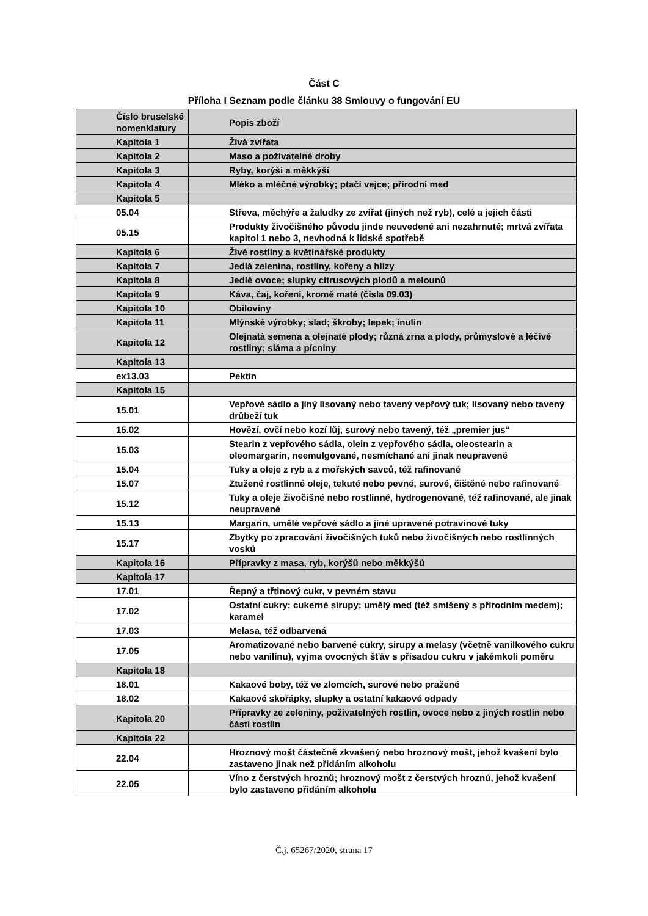Část C
Příloha I Seznam podle článku 38 Smlouvy o fungování EU
| Číslo bruselské nomenklatury | Popis zboží |
| --- | --- |
| Kapitola 1 | Živá zvířata |
| Kapitola 2 | Maso a poživatelné droby |
| Kapitola 3 | Ryby, korýši a měkkýši |
| Kapitola 4 | Mléko a mléčné výrobky; ptačí vejce; přírodní med |
| Kapitola 5 | |
| 05.04 | Střeva, měchýře a žaludky ze zvířat (jiných než ryb), celé a jejich části |
| 05.15 | Produkty živočišného původu jinde neuvedené ani nezahrnuté; mrtvá zvířata kapitol 1 nebo 3, nevhodná k lidské spotřebě |
| Kapitola 6 | Živé rostliny a květinářské produkty |
| Kapitola 7 | Jedlá zelenina, rostliny, kořeny a hlízy |
| Kapitola 8 | Jedlé ovoce; slupky citrusových plodů a melounů |
| Kapitola 9 | Káva, čaj, koření, kromě maté (čísla 09.03) |
| Kapitola 10 | Obiloviny |
| Kapitola 11 | Mlýnské výrobky; slad; škroby; lepek; inulin |
| Kapitola 12 | Olejnatá semena a olejnaté plody; různá zrna a plody, průmyslové a léčivé rostliny; sláma a pícniny |
| Kapitola 13 | |
| ex13.03 | Pektin |
| Kapitola 15 | |
| 15.01 | Vepřové sádlo a jiný lisovaný nebo tavený vepřový tuk; lisovaný nebo tavený drůbeží tuk |
| 15.02 | Hovězí, ovčí nebo kozí lůj, surový nebo tavený, též „premier jus“ |
| 15.03 | Stearin z vepřového sádla, olein z vepřového sádla, oleostearin a oleomargarin, neemulgované, nesmíchané ani jinak neupravené |
| 15.04 | Tuky a oleje z ryb a z mořských savců, též rafinované |
| 15.07 | Ztužené rostlinné oleje, tekuté nebo pevné, surové, čištěné nebo rafinované |
| 15.12 | Tuky a oleje živočišné nebo rostlinné, hydrogenované, též rafinované, ale jinak neupravené |
| 15.13 | Margarin, umělé vepřové sádlo a jiné upravené potravinové tuky |
| 15.17 | Zbytky po zpracování živočišných tuků nebo živočišných nebo rostlinných vosků |
| Kapitola 16 | Přípravky z masa, ryb, korýšů nebo měkkýšů |
| Kapitola 17 | |
| 17.01 | Řepný a třtinový cukr, v pevném stavu |
| 17.02 | Ostatní cukry; cukerné sirupy; umělý med (též smíšený s přírodním medem); karamel |
| 17.03 | Melasa, též odbarvená |
| 17.05 | Aromatizované nebo barvené cukry, sirupy a melasy (včetně vanilkového cukru nebo vanilínu), vyjma ovocných šťáv s přísadou cukru v jakémkoli poměru |
| Kapitola 18 | |
| 18.01 | Kakaové boby, též ve zlomcích, surové nebo pražené |
| 18.02 | Kakaové skořápky, slupky a ostatní kakaové odpady |
| Kapitola 20 | Přípravky ze zeleniny, poživatelných rostlin, ovoce nebo z jiných rostlin nebo částí rostlin |
| Kapitola 22 | |
| 22.04 | Hroznový mošt částečně zkvašený nebo hroznový mošt, jehož kvašení bylo zastaveno jinak než přidáním alkoholu |
| 22.05 | Víno z čerstvých hroznů; hroznový mošt z čerstvých hroznů, jehož kvašení bylo zastaveno přidáním alkoholu |
Č.j. 65267/2020, strana 17